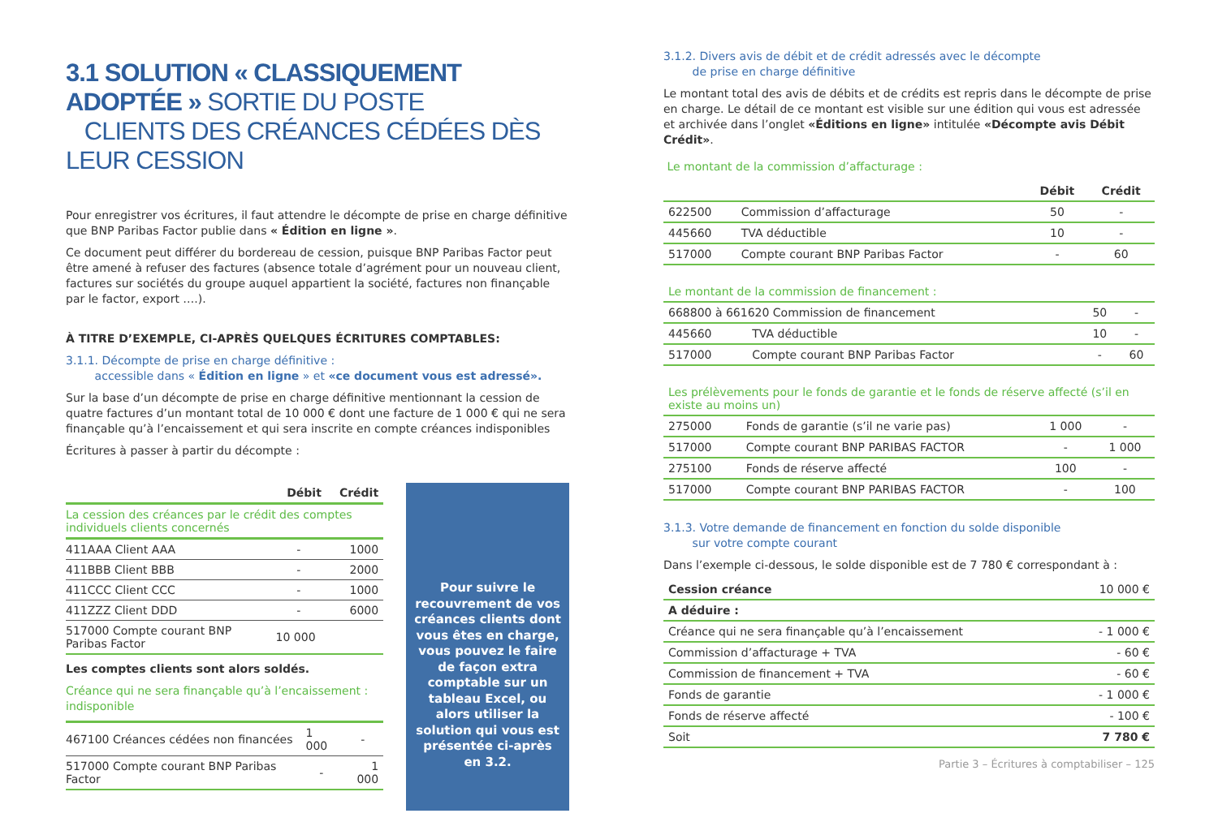3.1 SOLUTION « CLASSIQUEMENT ADOPTÉE » SORTIE DU POSTE
CLIENTS DES CRÉANCES CÉDÉES DÈS LEUR CESSION
Pour enregistrer vos écritures, il faut attendre le décompte de prise en charge définitive que BNP Paribas Factor publie dans « Édition en ligne ».
Ce document peut différer du bordereau de cession, puisque BNP Paribas Factor peut être amené à refuser des factures (absence totale d’agrément pour un nouveau client, factures sur sociétés du groupe auquel appartient la société, factures non finançable par le factor, export ….).
À TITRE D’EXEMPLE, CI-APRÈS QUELQUES ÉCRITURES COMPTABLES:
3.1.1. Décompte de prise en charge définitive :
accessible dans « Édition en ligne » et «ce document vous est adressé».
Sur la base d’un décompte de prise en charge définitive mentionnant la cession de quatre factures d’un montant total de 10 000 € dont une facture de 1 000 € qui ne sera finançable qu’à l’encaissement et qui sera inscrite en compte créances indisponibles
Écritures à passer à partir du décompte :
| | Débit | Crédit |
| --- | --- | --- |
| La cession des créances par le crédit des comptes individuels clients concernés | | |
| 411AAA Client AAA | - | 1000 |
| 411BBB Client BBB | - | 2000 |
| 411CCC Client CCC | - | 1000 |
| 411ZZZ Client DDD | - | 6000 |
| 517000 Compte courant BNP Paribas Factor | 10 000 | |
Les comptes clients sont alors soldés.
Créance qui ne sera finançable qu’à l’encaissement : indisponible
| 467100 Créances cédées non financées | 1 000 | - |
| 517000 Compte courant BNP Paribas Factor | - | 1 000 |
Pour suivre le recouvrement de vos créances clients dont vous êtes en charge, vous pouvez le faire de façon extra comptable sur un tableau Excel, ou alors utiliser la solution qui vous est présentée ci-après en 3.2.
3.1.2. Divers avis de débit et de crédit adressés avec le décompte
de prise en charge définitive
Le montant total des avis de débits et de crédits est repris dans le décompte de prise en charge. Le détail de ce montant est visible sur une édition qui vous est adressée et archivée dans l’onglet «Éditions en ligne» intitulée «Décompte avis Débit Crédit».
Le montant de la commission d’affacturage :
| | | Débit | Crédit |
| --- | --- | --- | --- |
| 622500 | Commission d’affacturage | 50 | - |
| 445660 | TVA déductible | 10 | - |
| 517000 | Compte courant BNP Paribas Factor | - | 60 |
| Le montant de la commission de financement : | | | |
| 668800 à 661620 Commission de financement | | 50 | - |
| 445660 | TVA déductible | 10 | - |
| 517000 | Compte courant BNP Paribas Factor | - | 60 |
| Les prélèvements pour le fonds de garantie et le fonds de réserve affecté (s’il en existe au moins un) | | | |
| 275000 | Fonds de garantie (s’il ne varie pas) | 1 000 | - |
| 517000 | Compte courant BNP PARIBAS FACTOR | - | 1 000 |
| 275100 | Fonds de réserve affecté | 100 | - |
| 517000 | Compte courant BNP PARIBAS FACTOR | - | 100 |
3.1.3. Votre demande de financement en fonction du solde disponible
sur votre compte courant
Dans l’exemple ci-dessous, le solde disponible est de 7 780 € correspondant à :
| Cession créance | 10 000 € |
| A déduire : | |
| Créance qui ne sera finançable qu’à l’encaissement | - 1 000 € |
| Commission d’affacturage + TVA | - 60 € |
| Commission de financement + TVA | - 60 € |
| Fonds de garantie | - 1 000 € |
| Fonds de réserve affecté | - 100 € |
| Soit | 7 780 € |
Partie 3 – Écritures à comptabiliser – 125